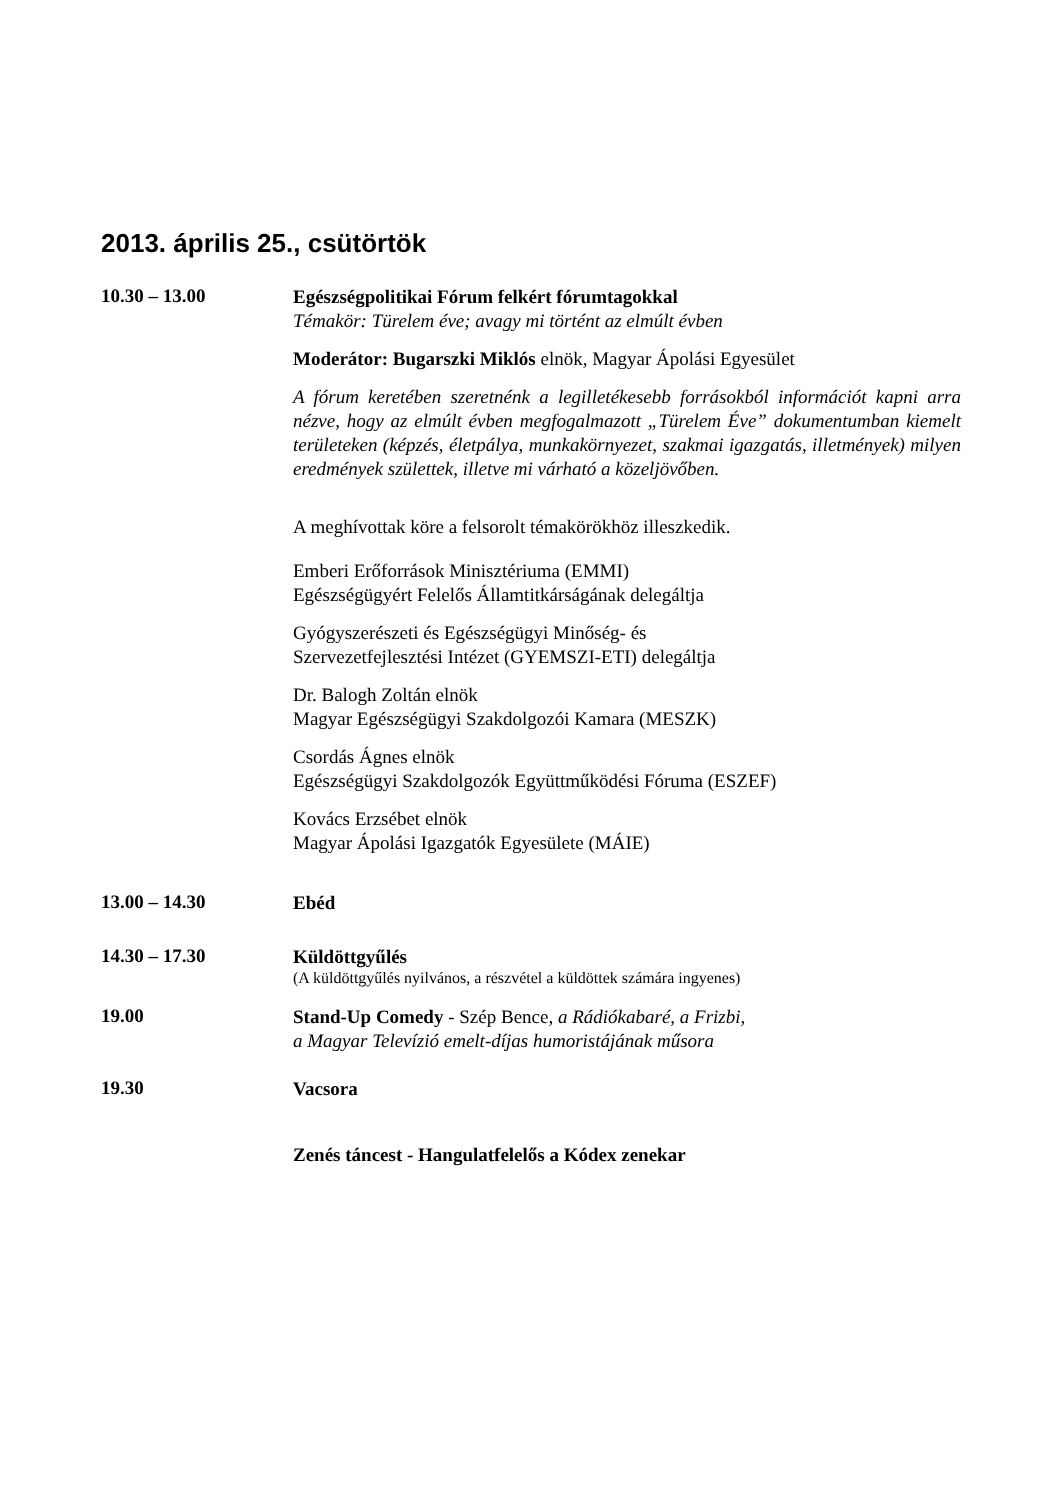2013. április 25., csütörtök
10.30 – 13.00
Egészségpolitikai Fórum felkért fórumtagokkal
Témakör: Türelem éve; avagy mi történt az elmúlt évben
Moderátor: Bugarszki Miklós elnök, Magyar Ápolási Egyesület
A fórum keretében szeretnénk a legilletékesebb forrásokból információt kapni arra nézve, hogy az elmúlt évben megfogalmazott „Türelem Éve” dokumentumban kiemelt területeken (képzés, életpálya, munkakörnyezet, szakmai igazgatás, illetmények) milyen eredmények születtek, illetve mi várható a közeljövőben.
A meghívottak köre a felsorolt témakörökhöz illeszkedik.
Emberi Erőforrások Minisztériuma (EMMI)
Egészségügyért Felelős Államtitkárságának delegáltja
Gyógyszerészeti és Egészségügyi Minőség- és
Szervezetfejlesztési Intézet (GYEMSZI-ETI) delegáltja
Dr. Balogh Zoltán elnök
Magyar Egészségügyi Szakdolgozói Kamara (MESZK)
Csordás Ágnes elnök
Egészségügyi Szakdolgozók Együttműködési Fóruma (ESZEF)
Kovács Erzsébet elnök
Magyar Ápolási Igazgatók Egyesülete (MÁIE)
13.00 – 14.30
Ebéd
14.30 – 17.30
Küldöttgyűlés
(A küldöttgyűlés nyilvános, a részvétel a küldöttek számára ingyenes)
19.00
Stand-Up Comedy - Szép Bence, a Rádiókabaré, a Frizbi,
a Magyar Televízió emelt-díjas humoristájának műsora
19.30
Vacsora
Zenés táncest - Hangulatfelelős a Kódex zenekar